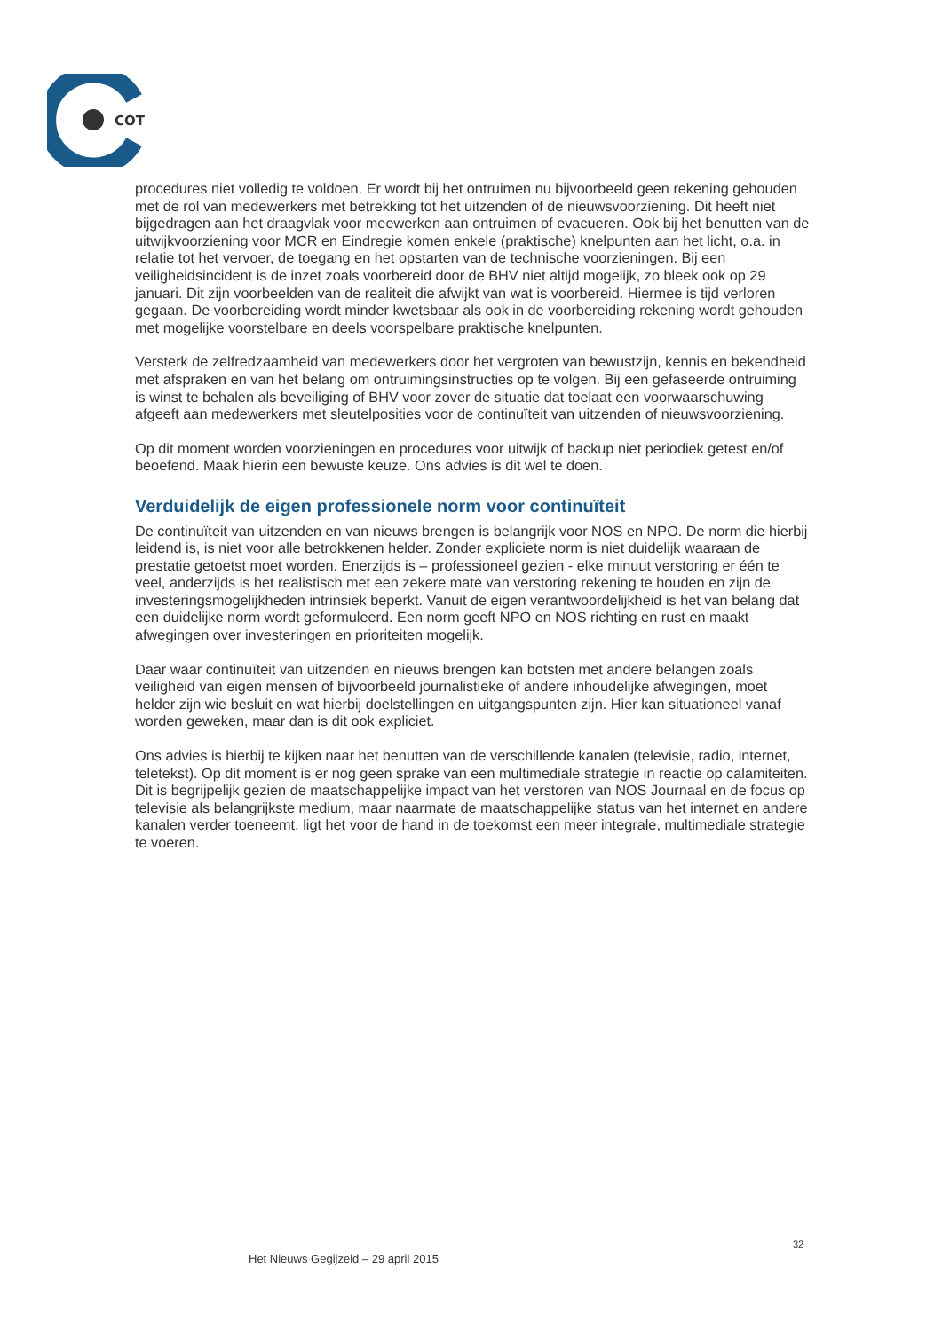COT
procedures niet volledig te voldoen. Er wordt bij het ontruimen nu bijvoorbeeld geen rekening gehouden met de rol van medewerkers met betrekking tot het uitzenden of de nieuwsvoorziening. Dit heeft niet bijgedragen aan het draagvlak voor meewerken aan ontruimen of evacueren. Ook bij het benutten van de uitwijkvoorziening voor MCR en Eindregie komen enkele (praktische) knelpunten aan het licht, o.a. in relatie tot het vervoer, de toegang en het opstarten van de technische voorzieningen. Bij een veiligheidsincident is de inzet zoals voorbereid door de BHV niet altijd mogelijk, zo bleek ook op 29 januari. Dit zijn voorbeelden van de realiteit die afwijkt van wat is voorbereid. Hiermee is tijd verloren gegaan. De voorbereiding wordt minder kwetsbaar als ook in de voorbereiding rekening wordt gehouden met mogelijke voorstelbare en deels voorspelbare praktische knelpunten.
Versterk de zelfredzaamheid van medewerkers door het vergroten van bewustzijn, kennis en bekendheid met afspraken en van het belang om ontruimingsinstructies op te volgen. Bij een gefaseerde ontruiming is winst te behalen als beveiliging of BHV voor zover de situatie dat toelaat een voorwaarschuwing afgeeft aan medewerkers met sleutelposities voor de continuïteit van uitzenden of nieuwsvoorziening.
Op dit moment worden voorzieningen en procedures voor uitwijk of backup niet periodiek getest en/of beoefend. Maak hierin een bewuste keuze. Ons advies is dit wel te doen.
Verduidelijk de eigen professionele norm voor continuïteit
De continuïteit van uitzenden en van nieuws brengen is belangrijk voor NOS en NPO. De norm die hierbij leidend is, is niet voor alle betrokkenen helder. Zonder expliciete norm is niet duidelijk waaraan de prestatie getoetst moet worden. Enerzijds is – professioneel gezien - elke minuut verstoring er één te veel, anderzijds is het realistisch met een zekere mate van verstoring rekening te houden en zijn de investeringsmogelijkheden intrinsiek beperkt. Vanuit de eigen verantwoordelijkheid is het van belang dat een duidelijke norm wordt geformuleerd. Een norm geeft NPO en NOS richting en rust en maakt afwegingen over investeringen en prioriteiten mogelijk.
Daar waar continuïteit van uitzenden en nieuws brengen kan botsten met andere belangen zoals veiligheid van eigen mensen of bijvoorbeeld journalistieke of andere inhoudelijke afwegingen, moet helder zijn wie besluit en wat hierbij doelstellingen en uitgangspunten zijn. Hier kan situationeel vanaf worden geweken, maar dan is dit ook expliciet.
Ons advies is hierbij te kijken naar het benutten van de verschillende kanalen (televisie, radio, internet, teletekst). Op dit moment is er nog geen sprake van een multimediale strategie in reactie op calamiteiten. Dit is begrijpelijk gezien de maatschappelijke impact van het verstoren van NOS Journaal en de focus op televisie als belangrijkste medium, maar naarmate de maatschappelijke status van het internet en andere kanalen verder toeneemt, ligt het voor de hand in de toekomst een meer integrale, multimediale strategie te voeren.
32
Het Nieuws Gegijzeld – 29 april 2015